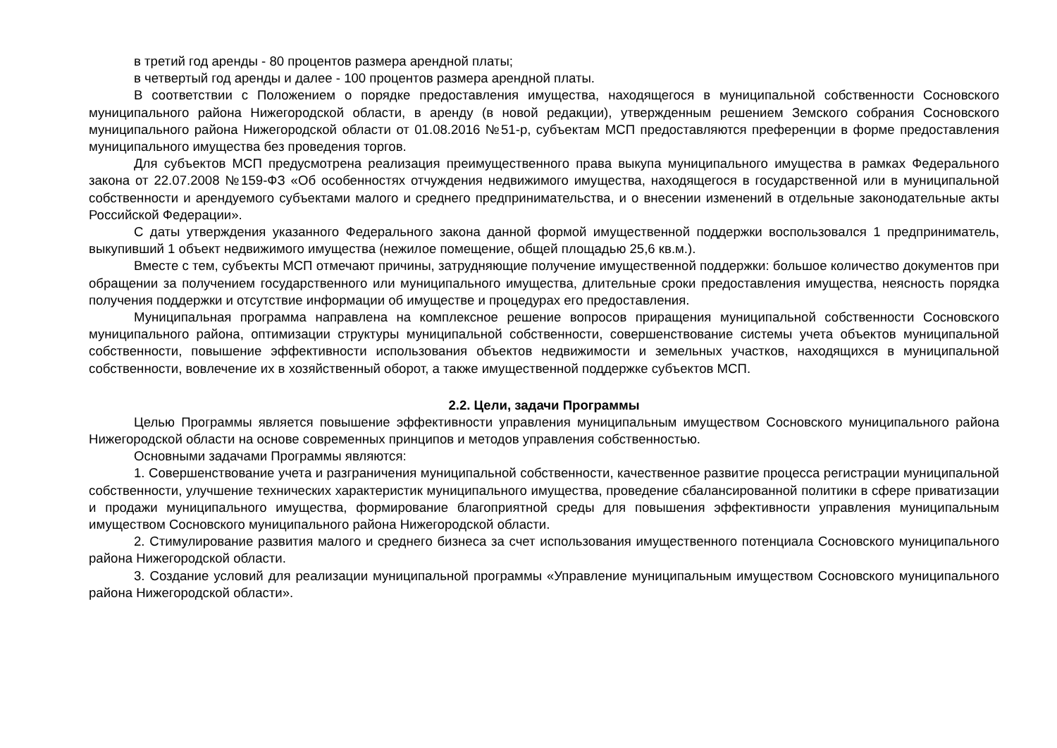в третий год аренды - 80 процентов размера арендной платы;
в четвертый год аренды и далее - 100 процентов размера арендной платы.
В соответствии с Положением о порядке предоставления имущества, находящегося в муниципальной собственности Сосновского муниципального района Нижегородской области, в аренду (в новой редакции), утвержденным решением Земского собрания Сосновского муниципального района Нижегородской области от 01.08.2016 №51-р, субъектам МСП предоставляются преференции в форме предоставления муниципального имущества без проведения торгов.
Для субъектов МСП предусмотрена реализация преимущественного права выкупа муниципального имущества в рамках Федерального закона от 22.07.2008 №159-ФЗ «Об особенностях отчуждения недвижимого имущества, находящегося в государственной или в муниципальной собственности и арендуемого субъектами малого и среднего предпринимательства, и о внесении изменений в отдельные законодательные акты Российской Федерации».
С даты утверждения указанного Федерального закона данной формой имущественной поддержки воспользовался 1 предприниматель, выкупивший 1 объект недвижимого имущества (нежилое помещение, общей площадью 25,6 кв.м.).
Вместе с тем, субъекты МСП отмечают причины, затрудняющие получение имущественной поддержки: большое количество документов при обращении за получением государственного или муниципального имущества, длительные сроки предоставления имущества, неясность порядка получения поддержки и отсутствие информации об имуществе и процедурах его предоставления.
Муниципальная программа направлена на комплексное решение вопросов приращения муниципальной собственности Сосновского муниципального района, оптимизации структуры муниципальной собственности, совершенствование системы учета объектов муниципальной собственности, повышение эффективности использования объектов недвижимости и земельных участков, находящихся в муниципальной собственности, вовлечение их в хозяйственный оборот, а также имущественной поддержке субъектов МСП.
2.2. Цели, задачи Программы
Целью Программы является повышение эффективности управления муниципальным имуществом Сосновского муниципального района Нижегородской области на основе современных принципов и методов управления собственностью.
Основными задачами Программы являются:
1. Совершенствование учета и разграничения муниципальной собственности, качественное развитие процесса регистрации муниципальной собственности, улучшение технических характеристик муниципального имущества, проведение сбалансированной политики в сфере приватизации и продажи муниципального имущества, формирование благоприятной среды для повышения эффективности управления муниципальным имуществом Сосновского муниципального района Нижегородской области.
2. Стимулирование развития малого и среднего бизнеса за счет использования имущественного потенциала Сосновского муниципального района Нижегородской области.
3. Создание условий для реализации муниципальной программы «Управление муниципальным имуществом Сосновского муниципального района Нижегородской области».